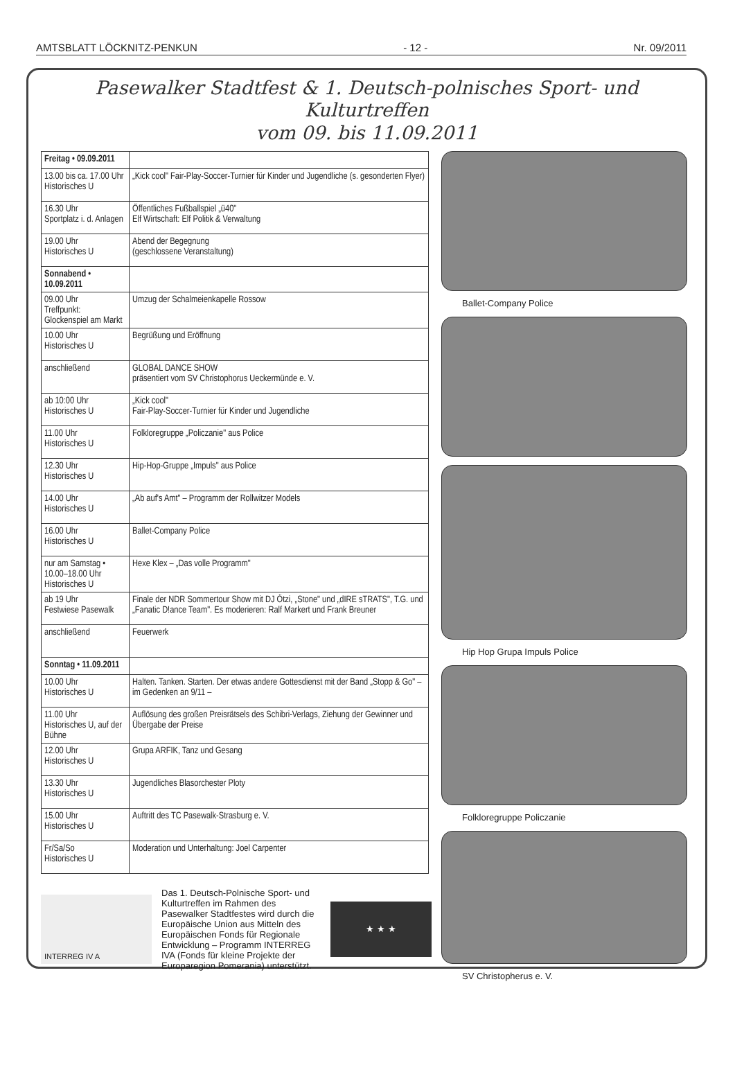AMTSBLATT LÖCKNITZ-PENKUN - 12 - Nr. 09/2011
Pasewalker Stadtfest & 1. Deutsch-polnisches Sport- und Kulturtreffen
vom 09. bis 11.09.2011
| Freitag • 09.09.2011 | |
| 13.00 bis ca. 17.00 Uhr Historisches U | „Kick cool" Fair-Play-Soccer-Turnier für Kinder und Jugendliche (s. gesonderten Flyer) |
| 16.30 Uhr Sportplatz i. d. Anlagen | Öffentliches Fußballspiel „ü40" Elf Wirtschaft: Elf Politik & Verwaltung |
| 19.00 Uhr Historisches U | Abend der Begegnung (geschlossene Veranstaltung) |
| Sonnabend • 10.09.2011 | |
| 09.00 Uhr Treffpunkt: Glockenspiel am Markt | Umzug der Schalmeienkapelle Rossow |
| 10.00 Uhr Historisches U | Begrüßung und Eröffnung |
| anschließend | GLOBAL DANCE SHOW präsentiert vom SV Christophorus Ueckermünde e. V. |
| ab 10:00 Uhr Historisches U | „Kick cool" Fair-Play-Soccer-Turnier für Kinder und Jugendliche |
| 11.00 Uhr Historisches U | Folkloregruppe „Policzanie" aus Police |
| 12.30 Uhr Historisches U | Hip-Hop-Gruppe „Impuls" aus Police |
| 14.00 Uhr Historisches U | „Ab auf's Amt" – Programm der Rollwitzer Models |
| 16.00 Uhr Historisches U | Ballet-Company Police |
| nur am Samstag • 10.00–18.00 Uhr Historisches U | Hexe Klex – „Das volle Programm" |
| ab 19 Uhr Festwiese Pasewalk | Finale der NDR Sommertour Show mit DJ Ötzi, „Stone" und „dIRE sTRATS", T.G. und „Fanatic D!ance Team". Es moderieren: Ralf Markert und Frank Breuner |
| anschließend | Feuerwerk |
| Sonntag • 11.09.2011 | |
| 10.00 Uhr Historisches U | Halten. Tanken. Starten. Der etwas andere Gottesdienst mit der Band „Stopp & Go" – im Gedenken an 9/11 – |
| 11.00 Uhr Historisches U, auf der Bühne | Auflösung des großen Preisrätsels des Schibri-Verlags, Ziehung der Gewinner und Übergabe der Preise |
| 12.00 Uhr Historisches U | Grupa ARFIK, Tanz und Gesang |
| 13.30 Uhr Historisches U | Jugendliches Blasorchester Ploty |
| 15.00 Uhr Historisches U | Auftritt des TC Pasewalk-Strasburg e. V. |
| Fr/Sa/So Historisches U | Moderation und Unterhaltung: Joel Carpenter |
INTERREG IV A
Das 1. Deutsch-Polnische Sport- und Kulturtreffen im Rahmen des Pasewalker Stadtfestes wird durch die Europäische Union aus Mitteln des Europäischen Fonds für Regionale Entwicklung – Programm INTERREG IVA (Fonds für kleine Projekte der Europaregion Pomerania) unterstützt.
★ ★ ★
Ballet-Company Police
Hip Hop Grupa Impuls Police
Folkloregruppe Policzanie
SV Christopherus e. V.